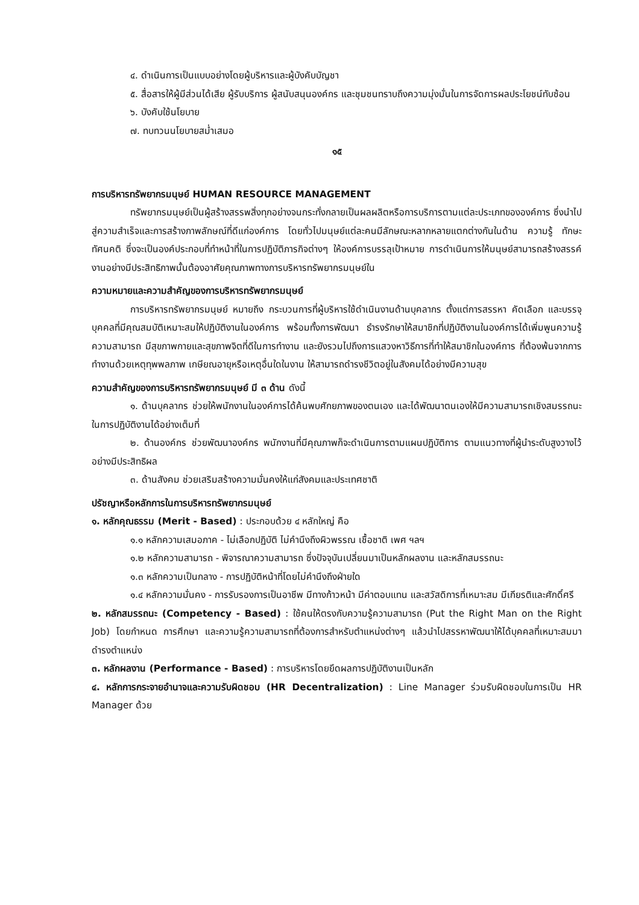๔. ดำเนินการเป็นแบบอย่างโดยผู้บริหารและผู้บังคับบัญชา
๕. สื่อสารให้ผู้มีส่วนได้เสีย ผู้รับบริการ ผู้สนับสนุนองค์กร และชุมชนทราบถึงความมุ่งมั่นในการจัดการผลประโยชน์ทับซ้อน
๖. บังคับใช้นโยบาย
๗. ทบทวนนโยบายสม่ำเสมอ
๑๕
การบริหารทรัพยากรมนุษย์ HUMAN RESOURCE MANAGEMENT
ทรัพยากรมนุษย์เป็นผู้สร้างสรรพสิ่งทุกอย่างจนกระทั่งกลายเป็นผลผลิตหรือการบริการตามแต่ละประเภทขององค์การ ซึ่งนำไปสู่ความสำเร็จและการสร้างภาพลักษณ์ที่ดีแก่องค์การ โดยทั่วไปมนุษย์แต่ละคนมีลักษณะหลากหลายแตกต่างกันในด้าน ความรู้ ทักษะ ทัศนคติ ซึ่งจะเป็นองค์ประกอบที่ทำหน้าที่ในการปฏิบัติภารกิจต่างๆ ให้องค์การบรรลุเป้าหมาย การดำเนินการให้มนุษย์สามารถสร้างสรรค์งานอย่างมีประสิทธิภาพนั้นต้องอาศัยคุณภาพทางการบริหารทรัพยากรมนุษย์ใน
ความหมายและความสำคัญของการบริหารทรัพยากรมนุษย์
การบริหารทรัพยากรมนุษย์ หมายถึง กระบวนการที่ผู้บริหารใช้ดำเนินงานด้านบุคลากร ตั้งแต่การสรรหา คัดเลือก และบรรจุบุคคลที่มีคุณสมบัติเหมาะสมให้ปฏิบัติงานในองค์การ พร้อมทั้งการพัฒนา ธำรงรักษาให้สมาชิกที่ปฏิบัติงานในองค์การได้เพิ่มพูนความรู้ ความสามารถ มีสุขภาพกายและสุขภาพจิตที่ดีในการทำงาน และยังรวมไปถึงการแสวงหาวิธีการที่ทำให้สมาชิกในองค์การ ที่ต้องพ้นจากการทำงานด้วยเหตุทุพพลภาพ เกษียณอายุหรือเหตุอื่นใดในงาน ให้สามารถดำรงชีวิตอยู่ในสังคมได้อย่างมีความสุข
ความสำคัญของการบริหารทรัพยากรมนุษย์ มี ๓ ด้าน ดังนี้
๑. ด้านบุคลากร ช่วยให้พนักงานในองค์การได้ค้นพบศักยภาพของตนเอง และได้พัฒนาตนเองให้มีความสามารถเชิงสมรรถนะในการปฏิบัติงานได้อย่างเต็มที่
๒. ด้านองค์กร ช่วยพัฒนาองค์กร พนักงานที่มีคุณภาพก็จะดำเนินการตามแผนปฏิบัติการ ตามแนวทางที่ผู้นำระดับสูงวางไว้อย่างมีประสิทธิผล
๓. ด้านสังคม ช่วยเสริมสร้างความมั่นคงให้แก่สังคมและประเทศชาติ
ปรัชญาหรือหลักการในการบริหารทรัพยากรมนุษย์
๑. หลักคุณธรรม (Merit - Based) : ประกอบด้วย ๔ หลักใหญ่ คือ
๑.๑ หลักความเสมอภาค - ไม่เลือกปฏิบัติ ไม่คำนึงถึงผิวพรรณ เชื้อชาติ เพศ ฯลฯ
๑.๒ หลักความสามารถ - พิจารณาความสามารถ ซึ่งปัจจุบันเปลี่ยนมาเป็นหลักผลงาน และหลักสมรรถนะ
๑.๓ หลักความเป็นกลาง - การปฏิบัติหน้าที่โดยไม่คำนึงถึงฝ่ายใด
๑.๔ หลักความมั่นคง - การรับรองการเป็นอาชีพ มีทางก้าวหน้า มีค่าตอบแทน และสวัสดิการที่เหมาะสม มีเกียรติและศักดิ์ศรี
๒. หลักสมรรถนะ (Competency - Based) : ใช้คนให้ตรงกับความรู้ความสามารถ (Put the Right Man on the Right Job) โดยกำหนด การศึกษา และความรู้ความสามารถที่ต้องการสำหรับตำแหน่งต่างๆ แล้วนำไปสรรหาพัฒนาให้ได้บุคคลที่เหมาะสมมาดำรงตำแหน่ง
๓. หลักผลงาน (Performance - Based) : การบริหารโดยยึดผลการปฏิบัติงานเป็นหลัก
๔. หลักการกระจายอำนาจและความรับผิดชอบ (HR Decentralization) : Line Manager ร่วมรับผิดชอบในการเป็น HR Manager ด้วย